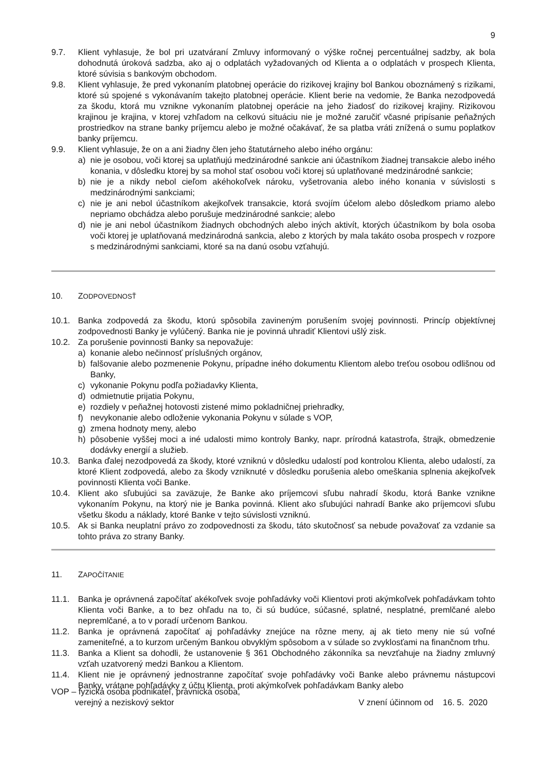9
9.7. Klient vyhlasuje, že bol pri uzatváraní Zmluvy informovaný o výške ročnej percentuálnej sadzby, ak bola dohodnutá úroková sadzba, ako aj o odplatách vyžadovaných od Klienta a o odplatách v prospech Klienta, ktoré súvisia s bankovým obchodom.
9.8. Klient vyhlasuje, že pred vykonaním platobnej operácie do rizikovej krajiny bol Bankou oboznámený s rizikami, ktoré sú spojené s vykonávaním takejto platobnej operácie. Klient berie na vedomie, že Banka nezodpovedá za škodu, ktorá mu vznikne vykonaním platobnej operácie na jeho žiadosť do rizikovej krajiny. Rizikovou krajinou je krajina, v ktorej vzhľadom na celkovú situáciu nie je možné zaručiť včasné pripísanie peňažných prostriedkov na strane banky príjemcu alebo je možné očakávať, že sa platba vráti znížená o sumu poplatkov banky príjemcu.
9.9. Klient vyhlasuje, že on a ani žiadny člen jeho štatutárneho alebo iného orgánu:
a) nie je osobou, voči ktorej sa uplatňujú medzinárodné sankcie ani účastníkom žiadnej transakcie alebo iného konania, v dôsledku ktorej by sa mohol stať osobou voči ktorej sú uplatňované medzinárodné sankcie;
b) nie je a nikdy nebol cieľom akéhokoľvek nároku, vyšetrovania alebo iného konania v súvislosti s medzinárodnými sankciami;
c) nie je ani nebol účastníkom akejkoľvek transakcie, ktorá svojím účelom alebo dôsledkom priamo alebo nepriamo obchádza alebo porušuje medzinárodné sankcie; alebo
d) nie je ani nebol účastníkom žiadnych obchodných alebo iných aktivít, ktorých účastníkom by bola osoba voči ktorej je uplatňovaná medzinárodná sankcia, alebo z ktorých by mala takáto osoba prospech v rozpore s medzinárodnými sankciami, ktoré sa na danú osobu vzťahujú.
10. ZODPOVEDNOSŤ
10.1. Banka zodpovedá za škodu, ktorú spôsobila zavineným porušením svojej povinnosti. Princíp objektívnej zodpovednosti Banky je vylúčený. Banka nie je povinná uhradiť Klientovi ušlý zisk.
10.2. Za porušenie povinnosti Banky sa nepovažuje:
a) konanie alebo nečinnosť príslušných orgánov,
b) falšovanie alebo pozmenenie Pokynu, prípadne iného dokumentu Klientom alebo treťou osobou odlišnou od Banky,
c) vykonanie Pokynu podľa požiadavky Klienta,
d) odmietnutie prijatia Pokynu,
e) rozdiely v peňažnej hotovosti zistené mimo pokladničnej priehradky,
f) nevykonanie alebo odloženie vykonania Pokynu v súlade s VOP,
g) zmena hodnoty meny, alebo
h) pôsobenie vyššej moci a iné udalosti mimo kontroly Banky, napr. prírodná katastrofa, štrajk, obmedzenie dodávky energií a služieb.
10.3. Banka ďalej nezodpovedá za škody, ktoré vzniknú v dôsledku udalostí pod kontrolou Klienta, alebo udalostí, za ktoré Klient zodpovedá, alebo za škody vzniknuté v dôsledku porušenia alebo omeškania splnenia akejkoľvek povinnosti Klienta voči Banke.
10.4. Klient ako sľubujúci sa zaväzuje, že Banke ako príjemcovi sľubu nahradí škodu, ktorá Banke vznikne vykonaním Pokynu, na ktorý nie je Banka povinná. Klient ako sľubujúci nahradí Banke ako príjemcovi sľubu všetku škodu a náklady, ktoré Banke v tejto súvislosti vzniknú.
10.5. Ak si Banka neuplatní právo zo zodpovednosti za škodu, táto skutočnosť sa nebude považovať za vzdanie sa tohto práva zo strany Banky.
11. ZAPOČÍTANIE
11.1. Banka je oprávnená započítať akékoľvek svoje pohľadávky voči Klientovi proti akýmkoľvek pohľadávkam tohto Klienta voči Banke, a to bez ohľadu na to, či sú budúce, súčasné, splatné, nesplatné, premlčané alebo nepremlčané, a to v poradí určenom Bankou.
11.2. Banka je oprávnená započítať aj pohľadávky znejúce na rôzne meny, aj ak tieto meny nie sú voľné zameniteľné, a to kurzom určeným Bankou obvyklým spôsobom a v súlade so zvyklosťami na finančnom trhu.
11.3. Banka a Klient sa dohodli, že ustanovenie § 361 Obchodného zákonníka sa nevzťahuje na žiadny zmluvný vzťah uzatvorený medzi Bankou a Klientom.
11.4. Klient nie je oprávnený jednostranne započítať svoje pohľadávky voči Banke alebo právnemu nástupcovi Banky, vrátane pohľadávky z účtu Klienta, proti akýmkoľvek pohľadávkam Banky alebo
VOP – fyzická osoba podnikateľ, právnická osoba,
verejný a neziskový sektor
V znení účinnom od 16. 5. 2020